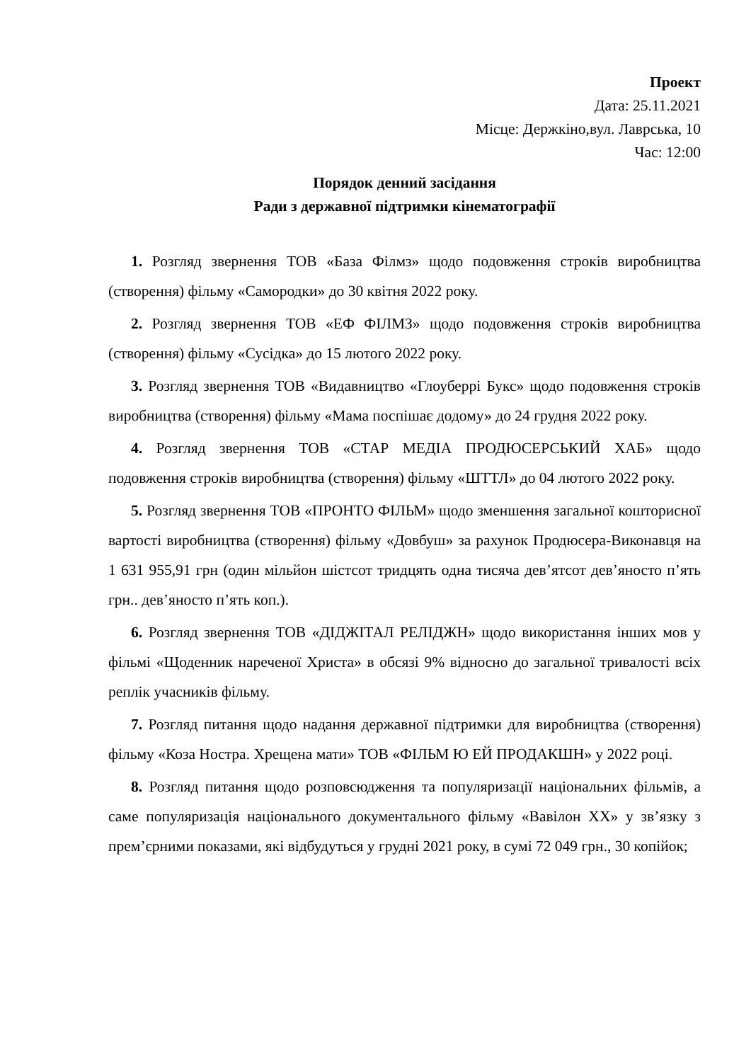Проект
Дата: 25.11.2021
Місце: Держкіно,вул. Лаврська, 10
Час: 12:00
Порядок денний засідання
Ради з державної підтримки кінематографії
1. Розгляд звернення ТОВ «База Філмз» щодо подовження строків виробництва (створення) фільму «Самородки» до 30 квітня 2022 року.
2. Розгляд звернення ТОВ «ЕФ ФІЛМЗ» щодо подовження строків виробництва (створення) фільму «Сусідка» до 15 лютого 2022 року.
3. Розгляд звернення ТОВ «Видавництво «Глоуберрі Букс» щодо подовження строків виробництва (створення) фільму «Мама поспішає додому» до 24 грудня 2022 року.
4. Розгляд звернення ТОВ «СТАР МЕДІА ПРОДЮСЕРСЬКИЙ ХАБ» щодо подовження строків виробництва (створення) фільму «ШТТЛ» до 04 лютого 2022 року.
5. Розгляд звернення ТОВ «ПРОНТО ФІЛЬМ» щодо зменшення загальної кошторисної вартості виробництва (створення) фільму «Довбуш» за рахунок Продюсера-Виконавця на 1 631 955,91 грн (один мільйон шістсот тридцять одна тисяча дев’ятсот дев’яносто п’ять грн.. дев’яносто п’ять коп.).
6. Розгляд звернення ТОВ «ДІДЖІТАЛ РЕЛІДЖН» щодо використання інших мов у фільмі «Щоденник нареченої Христа» в обсязі 9% відносно до загальної тривалості всіх реплік учасників фільму.
7. Розгляд питання щодо надання державної підтримки для виробництва (створення) фільму «Коза Ностра. Хрещена мати» ТОВ «ФІЛЬМ Ю ЕЙ ПРОДАКШН» у 2022 році.
8. Розгляд питання щодо розповсюдження та популяризації національних фільмів, а саме популяризація національного документального фільму «Вавілон XX» у зв’язку з прем’єрними показами, які відбудуться у грудні 2021 року, в сумі 72 049 грн., 30 копійок;